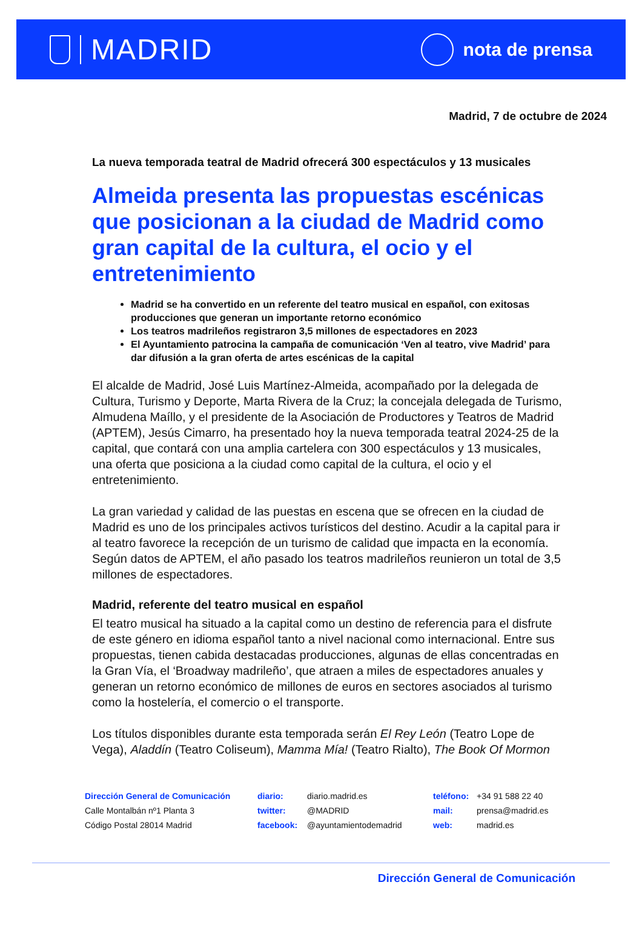MADRID
nota de prensa
Madrid, 7 de octubre de 2024
La nueva temporada teatral de Madrid ofrecerá 300 espectáculos y 13 musicales
Almeida presenta las propuestas escénicas que posicionan a la ciudad de Madrid como gran capital de la cultura, el ocio y el entretenimiento
Madrid se ha convertido en un referente del teatro musical en español, con exitosas producciones que generan un importante retorno económico
Los teatros madrileños registraron 3,5 millones de espectadores en 2023
El Ayuntamiento patrocina la campaña de comunicación ‘Ven al teatro, vive Madrid’ para dar difusión a la gran oferta de artes escénicas de la capital
El alcalde de Madrid, José Luis Martínez-Almeida, acompañado por la delegada de Cultura, Turismo y Deporte, Marta Rivera de la Cruz; la concejala delegada de Turismo, Almudena Maíllo, y el presidente de la Asociación de Productores y Teatros de Madrid (APTEM), Jesús Cimarro, ha presentado hoy la nueva temporada teatral 2024-25 de la capital, que contará con una amplia cartelera con 300 espectáculos y 13 musicales, una oferta que posiciona a la ciudad como capital de la cultura, el ocio y el entretenimiento.
La gran variedad y calidad de las puestas en escena que se ofrecen en la ciudad de Madrid es uno de los principales activos turísticos del destino. Acudir a la capital para ir al teatro favorece la recepción de un turismo de calidad que impacta en la economía. Según datos de APTEM, el año pasado los teatros madrileños reunieron un total de 3,5 millones de espectadores.
Madrid, referente del teatro musical en español
El teatro musical ha situado a la capital como un destino de referencia para el disfrute de este género en idioma español tanto a nivel nacional como internacional. Entre sus propuestas, tienen cabida destacadas producciones, algunas de ellas concentradas en la Gran Vía, el ‘Broadway madrileño’, que atraen a miles de espectadores anuales y generan un retorno económico de millones de euros en sectores asociados al turismo como la hostelería, el comercio o el transporte.
Los títulos disponibles durante esta temporada serán El Rey León (Teatro Lope de Vega), Aladdín (Teatro Coliseum), Mamma Mía! (Teatro Rialto), The Book Of Mormon
Dirección General de Comunicación
Calle Montalbán nº1 Planta 3
Código Postal 28014 Madrid
diario: diario.madrid.es
twitter: @MADRID
facebook: @ayuntamientodemadrid
teléfono: +34 91 588 22 40
mail: prensa@madrid.es
web: madrid.es
Dirección General de Comunicación